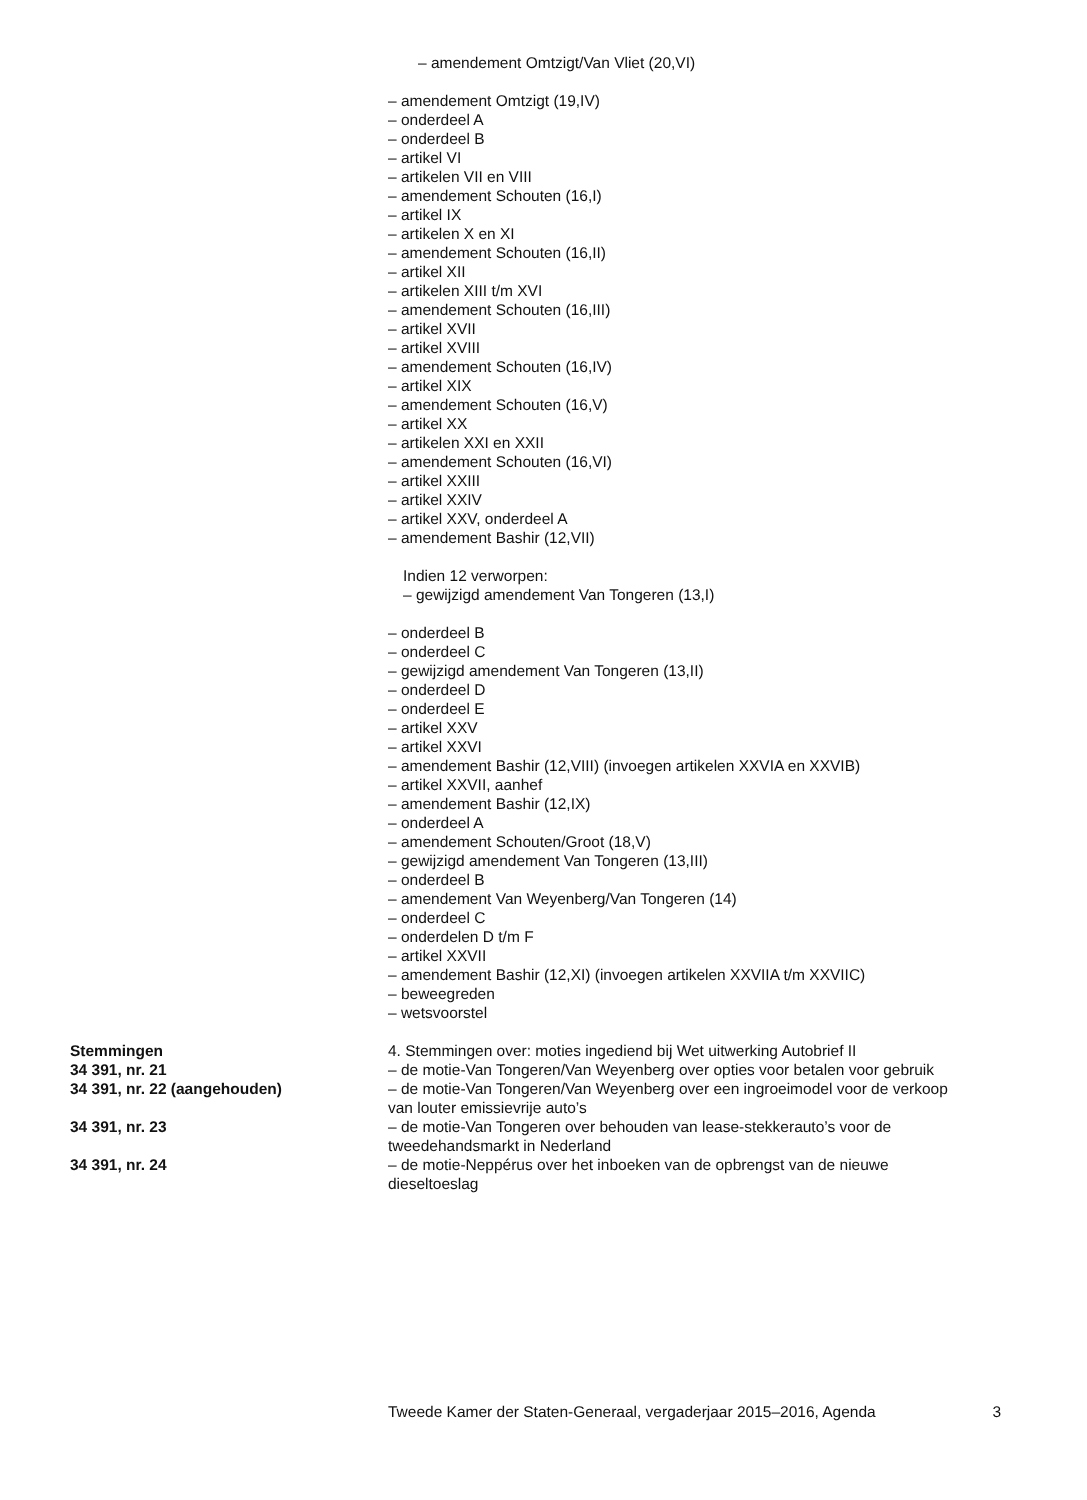– amendement Omtzigt/Van Vliet (20,VI)
– amendement Omtzigt (19,IV)
– onderdeel A
– onderdeel B
– artikel VI
– artikelen VII en VIII
– amendement Schouten (16,I)
– artikel IX
– artikelen X en XI
– amendement Schouten (16,II)
– artikel XII
– artikelen XIII t/m XVI
– amendement Schouten (16,III)
– artikel XVII
– artikel XVIII
– amendement Schouten (16,IV)
– artikel XIX
– amendement Schouten (16,V)
– artikel XX
– artikelen XXI en XXII
– amendement Schouten (16,VI)
– artikel XXIII
– artikel XXIV
– artikel XXV, onderdeel A
– amendement Bashir (12,VII)
Indien 12 verworpen:
– gewijzigd amendement Van Tongeren (13,I)
– onderdeel B
– onderdeel C
– gewijzigd amendement Van Tongeren (13,II)
– onderdeel D
– onderdeel E
– artikel XXV
– artikel XXVI
– amendement Bashir (12,VIII) (invoegen artikelen XXVIA en XXVIB)
– artikel XXVII, aanhef
– amendement Bashir (12,IX)
– onderdeel A
– amendement Schouten/Groot (18,V)
– gewijzigd amendement Van Tongeren (13,III)
– onderdeel B
– amendement Van Weyenberg/Van Tongeren (14)
– onderdeel C
– onderdelen D t/m F
– artikel XXVII
– amendement Bashir (12,XI) (invoegen artikelen XXVIIA t/m XXVIIC)
– beweegreden
– wetsvoorstel
Stemmingen 4. Stemmingen over: moties ingediend bij Wet uitwerking Autobrief II
34 391, nr. 21 – de motie-Van Tongeren/Van Weyenberg over opties voor betalen voor gebruik
34 391, nr. 22 (aangehouden) – de motie-Van Tongeren/Van Weyenberg over een ingroeimodel voor de verkoop van louter emissievrije auto’s
34 391, nr. 23 – de motie-Van Tongeren over behouden van lease-stekkerauto’s voor de tweedehandsmarkt in Nederland
34 391, nr. 24 – de motie-Neppérus over het inboeken van de opbrengst van de nieuwe dieseltoeslag
Tweede Kamer der Staten-Generaal, vergaderjaar 2015–2016, Agenda 3